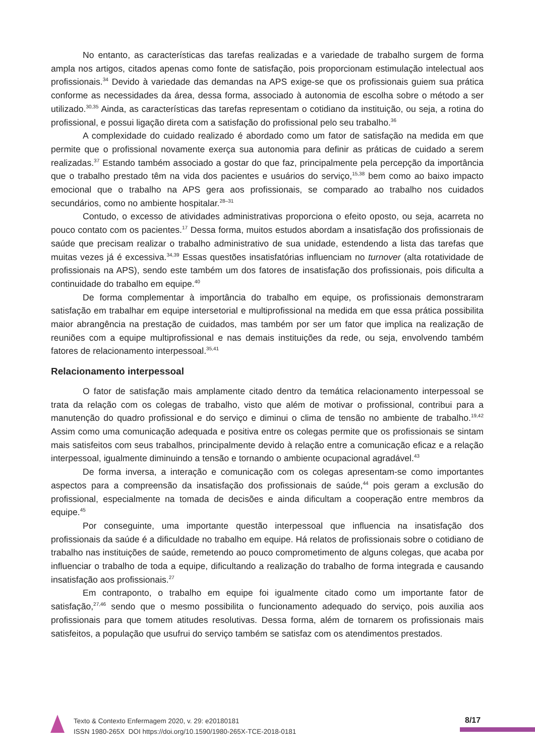No entanto, as características das tarefas realizadas e a variedade de trabalho surgem de forma ampla nos artigos, citados apenas como fonte de satisfação, pois proporcionam estimulação intelectual aos profissionais.<sup>34</sup> Devido à variedade das demandas na APS exige-se que os profissionais guiem sua prática conforme as necessidades da área, dessa forma, associado à autonomia de escolha sobre o método a ser utilizado.<sup>30,35</sup> Ainda, as características das tarefas representam o cotidiano da instituição, ou seja, a rotina do profissional, e possui ligação direta com a satisfação do profissional pelo seu trabalho.<sup>36</sup>
A complexidade do cuidado realizado é abordado como um fator de satisfação na medida em que permite que o profissional novamente exerça sua autonomia para definir as práticas de cuidado a serem realizadas.<sup>37</sup> Estando também associado a gostar do que faz, principalmente pela percepção da importância que o trabalho prestado têm na vida dos pacientes e usuários do serviço,<sup>15,38</sup> bem como ao baixo impacto emocional que o trabalho na APS gera aos profissionais, se comparado ao trabalho nos cuidados secundários, como no ambiente hospitalar.<sup>28–31</sup>
Contudo, o excesso de atividades administrativas proporciona o efeito oposto, ou seja, acarreta no pouco contato com os pacientes.<sup>17</sup> Dessa forma, muitos estudos abordam a insatisfação dos profissionais de saúde que precisam realizar o trabalho administrativo de sua unidade, estendendo a lista das tarefas que muitas vezes já é excessiva.<sup>34,39</sup> Essas questões insatisfatórias influenciam no turnover (alta rotatividade de profissionais na APS), sendo este também um dos fatores de insatisfação dos profissionais, pois dificulta a continuidade do trabalho em equipe.<sup>40</sup>
De forma complementar à importância do trabalho em equipe, os profissionais demonstraram satisfação em trabalhar em equipe intersetorial e multiprofissional na medida em que essa prática possibilita maior abrangência na prestação de cuidados, mas também por ser um fator que implica na realização de reuniões com a equipe multiprofissional e nas demais instituições da rede, ou seja, envolvendo também fatores de relacionamento interpessoal.<sup>35,41</sup>
Relacionamento interpessoal
O fator de satisfação mais amplamente citado dentro da temática relacionamento interpessoal se trata da relação com os colegas de trabalho, visto que além de motivar o profissional, contribui para a manutenção do quadro profissional e do serviço e diminui o clima de tensão no ambiente de trabalho.<sup>19,42</sup> Assim como uma comunicação adequada e positiva entre os colegas permite que os profissionais se sintam mais satisfeitos com seus trabalhos, principalmente devido à relação entre a comunicação eficaz e a relação interpessoal, igualmente diminuindo a tensão e tornando o ambiente ocupacional agradável.<sup>43</sup>
De forma inversa, a interação e comunicação com os colegas apresentam-se como importantes aspectos para a compreensão da insatisfação dos profissionais de saúde,<sup>44</sup> pois geram a exclusão do profissional, especialmente na tomada de decisões e ainda dificultam a cooperação entre membros da equipe.<sup>45</sup>
Por conseguinte, uma importante questão interpessoal que influencia na insatisfação dos profissionais da saúde é a dificuldade no trabalho em equipe. Há relatos de profissionais sobre o cotidiano de trabalho nas instituições de saúde, remetendo ao pouco comprometimento de alguns colegas, que acaba por influenciar o trabalho de toda a equipe, dificultando a realização do trabalho de forma integrada e causando insatisfação aos profissionais.<sup>27</sup>
Em contraponto, o trabalho em equipe foi igualmente citado como um importante fator de satisfação,<sup>27,46</sup> sendo que o mesmo possibilita o funcionamento adequado do serviço, pois auxilia aos profissionais para que tomem atitudes resolutivas. Dessa forma, além de tornarem os profissionais mais satisfeitos, a população que usufrui do serviço também se satisfaz com os atendimentos prestados.
Texto & Contexto Enfermagem 2020, v. 29: e20180181
ISSN 1980-265X DOI https://doi.org/10.1590/1980-265X-TCE-2018-0181
8/17